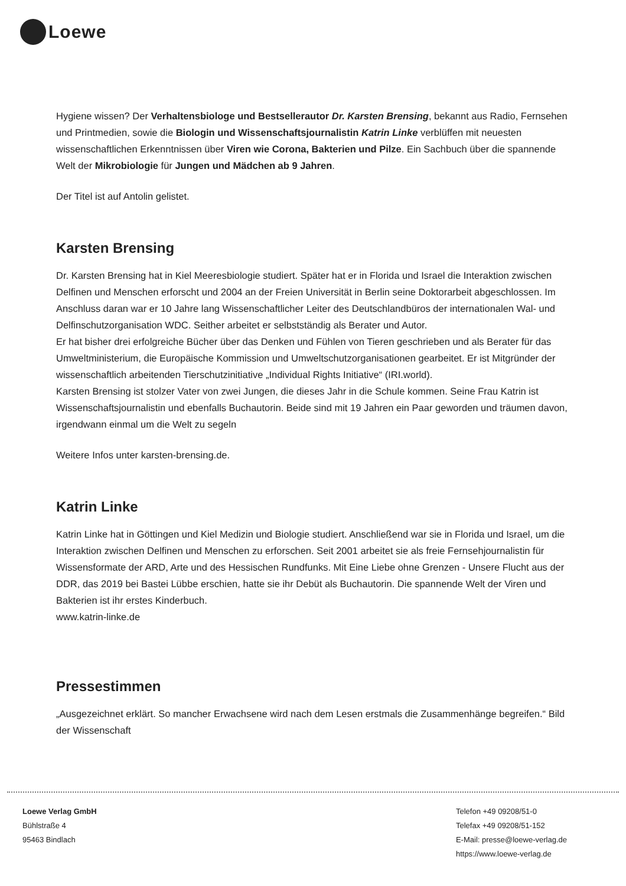Loewe
Hygiene wissen? Der Verhaltensbiologe und Bestsellerautor Dr. Karsten Brensing, bekannt aus Radio, Fernsehen und Printmedien, sowie die Biologin und Wissenschaftsjournalistin Katrin Linke verblüffen mit neuesten wissenschaftlichen Erkenntnissen über Viren wie Corona, Bakterien und Pilze. Ein Sachbuch über die spannende Welt der Mikrobiologie für Jungen und Mädchen ab 9 Jahren.
Der Titel ist auf Antolin gelistet.
Karsten Brensing
Dr. Karsten Brensing hat in Kiel Meeresbiologie studiert. Später hat er in Florida und Israel die Interaktion zwischen Delfinen und Menschen erforscht und 2004 an der Freien Universität in Berlin seine Doktorarbeit abgeschlossen. Im Anschluss daran war er 10 Jahre lang Wissenschaftlicher Leiter des Deutschlandbüros der internationalen Wal- und Delfinschutzorganisation WDC. Seither arbeitet er selbstständig als Berater und Autor.
Er hat bisher drei erfolgreiche Bücher über das Denken und Fühlen von Tieren geschrieben und als Berater für das Umweltministerium, die Europäische Kommission und Umweltschutzorganisationen gearbeitet. Er ist Mitgründer der wissenschaftlich arbeitenden Tierschutzinitiative „Individual Rights Initiative“ (IRI.world).
Karsten Brensing ist stolzer Vater von zwei Jungen, die dieses Jahr in die Schule kommen. Seine Frau Katrin ist Wissenschaftsjournalistin und ebenfalls Buchautorin. Beide sind mit 19 Jahren ein Paar geworden und träumen davon, irgendwann einmal um die Welt zu segeln
Weitere Infos unter karsten-brensing.de.
Katrin Linke
Katrin Linke hat in Göttingen und Kiel Medizin und Biologie studiert. Anschließend war sie in Florida und Israel, um die Interaktion zwischen Delfinen und Menschen zu erforschen. Seit 2001 arbeitet sie als freie Fernsehjournalistin für Wissensformate der ARD, Arte und des Hessischen Rundfunks. Mit Eine Liebe ohne Grenzen - Unsere Flucht aus der DDR, das 2019 bei Bastei Lübbe erschien, hatte sie ihr Debüt als Buchautorin. Die spannende Welt der Viren und Bakterien ist ihr erstes Kinderbuch.
www.katrin-linke.de
Pressestimmen
„Ausgezeichnet erklärt. So mancher Erwachsene wird nach dem Lesen erstmals die Zusammenhänge begreifen.“ Bild der Wissenschaft
Loewe Verlag GmbH
Bühlstraße 4
95463 Bindlach
Telefon +49 09208/51-0
Telefax +49 09208/51-152
E-Mail: presse@loewe-verlag.de
https://www.loewe-verlag.de